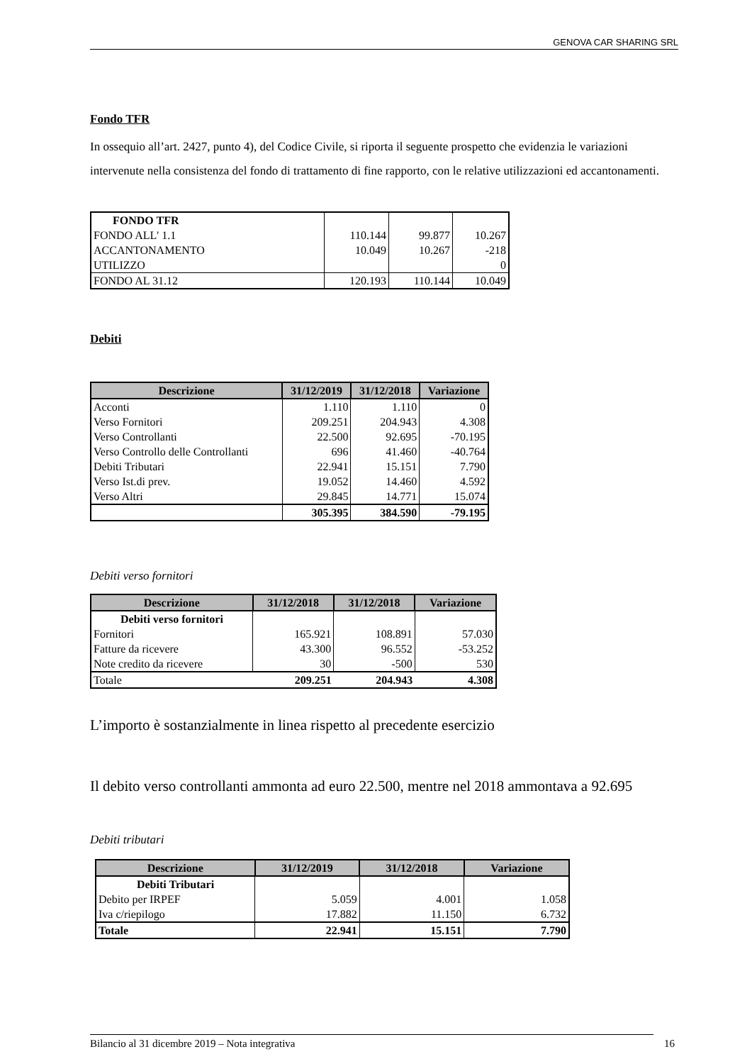GENOVA CAR SHARING SRL
Fondo TFR
In ossequio all’art. 2427, punto 4), del Codice Civile, si riporta il seguente prospetto che evidenzia le variazioni intervenute nella consistenza del fondo di trattamento di fine rapporto, con le relative utilizzazioni ed accantonamenti.
| FONDO TFR | | | |
| FONDO ALL' 1.1 | 110.144 | 99.877 | 10.267 |
| ACCANTONAMENTO | 10.049 | 10.267 | -218 |
| UTILIZZO | | | 0 |
| FONDO AL 31.12 | 120.193 | 110.144 | 10.049 |
Debiti
| Descrizione | 31/12/2019 | 31/12/2018 | Variazione |
| --- | --- | --- | --- |
| Acconti | 1.110 | 1.110 | 0 |
| Verso Fornitori | 209.251 | 204.943 | 4.308 |
| Verso Controllanti | 22.500 | 92.695 | -70.195 |
| Verso Controllo delle Controllanti | 696 | 41.460 | -40.764 |
| Debiti Tributari | 22.941 | 15.151 | 7.790 |
| Verso Ist.di prev. | 19.052 | 14.460 | 4.592 |
| Verso Altri | 29.845 | 14.771 | 15.074 |
| | 305.395 | 384.590 | -79.195 |
Debiti verso fornitori
| Descrizione | 31/12/2018 | 31/12/2018 | Variazione |
| --- | --- | --- | --- |
| Debiti verso fornitori | | | |
| Fornitori | 165.921 | 108.891 | 57.030 |
| Fatture da ricevere | 43.300 | 96.552 | -53.252 |
| Note credito da ricevere | 30 | -500 | 530 |
| Totale | 209.251 | 204.943 | 4.308 |
L’importo è sostanzialmente in linea rispetto al precedente esercizio
Il debito verso controllanti ammonta ad euro 22.500, mentre nel 2018 ammontava a 92.695
Debiti tributari
| Descrizione | 31/12/2019 | 31/12/2018 | Variazione |
| --- | --- | --- | --- |
| Debiti Tributari | | | |
| Debito per IRPEF | 5.059 | 4.001 | 1.058 |
| Iva c/riepilogo | 17.882 | 11.150 | 6.732 |
| Totale | 22.941 | 15.151 | 7.790 |
Bilancio al 31 dicembre 2019 – Nota integrativa 16